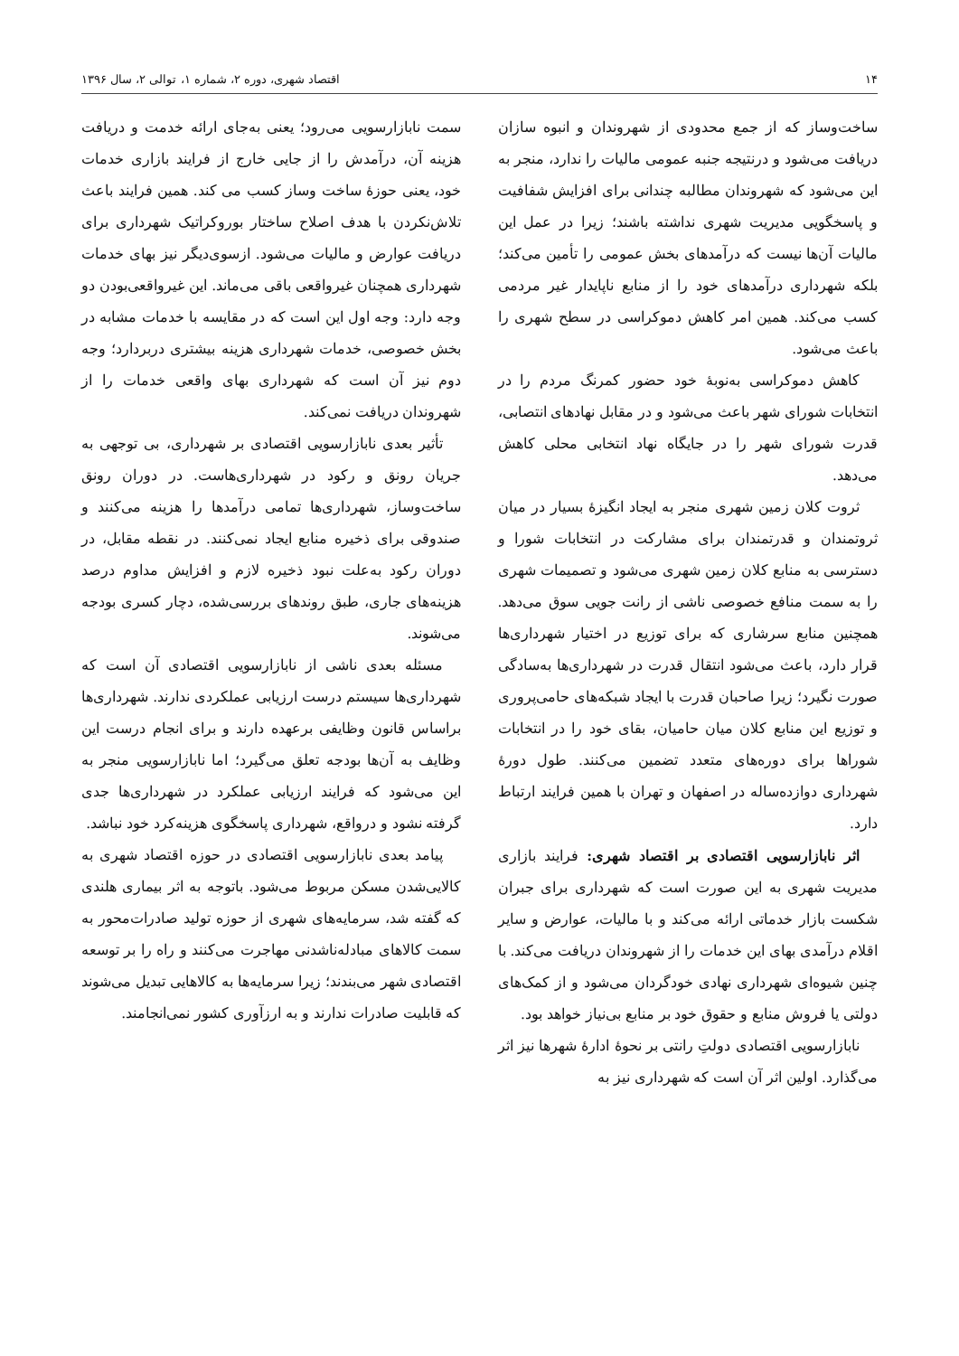۱۴ اقتصاد شهری، دوره ۲، شماره ۱، توالی ۲، سال ۱۳۹۶
ساخت‌وساز که از جمع محدودی از شهروندان و انبوه سازان دریافت می‌شود و درنتیجه جنبه عمومی مالیات را ندارد، منجر به این می‌شود که شهروندان مطالبه چندانی برای افزایش شفافیت و پاسخگویی مدیریت شهری نداشته باشند؛ زیرا در عمل این مالیات آن‌ها نیست که درآمدهای بخش عمومی را تأمین می‌کند؛ بلکه شهرداری درآمدهای خود را از منابع ناپایدار غیر مردمی کسب می‌کند. همین امر کاهش دموکراسی در سطح شهری را باعث می‌شود.
کاهش دموکراسی به‌نوبهٔ خود حضور کمرنگ مردم را در انتخابات شورای شهر باعث می‌شود و در مقابل نهادهای انتصابی، قدرت شورای شهر را در جایگاه نهاد انتخابی محلی کاهش می‌دهد.
ثروت کلان زمین شهری منجر به ایجاد انگیزهٔ بسیار در میان ثروتمندان و قدرتمندان برای مشارکت در انتخابات شورا و دسترسی به منابع کلان زمین شهری می‌شود و تصمیمات شهری را به سمت منافع خصوصی ناشی از رانت جویی سوق می‌دهد. همچنین منابع سرشاری که برای توزیع در اختیار شهرداری‌ها قرار دارد، باعث می‌شود انتقال قدرت در شهرداری‌ها به‌سادگی صورت نگیرد؛ زیرا صاحبان قدرت با ایجاد شبکه‌های حامی‌پروری و توزیع این منابع کلان میان حامیان، بقای خود را در انتخابات شوراها برای دوره‌های متعدد تضمین می‌کنند. طول دورهٔ شهرداری دوازده‌ساله در اصفهان و تهران با همین فرایند ارتباط دارد.
اثر نابازارسویی اقتصادی بر اقتصاد شهری: فرایند بازاری مدیریت شهری به این صورت است که شهرداری برای جبران شکست بازار خدماتی ارائه می‌کند و با مالیات، عوارض و سایر اقلام درآمدی بهای این خدمات را از شهروندان دریافت می‌کند. با چنین شیوه‌ای شهرداری نهادی خودگردان می‌شود و از کمک‌های دولتی یا فروش منابع و حقوق خود بر منابع بی‌نیاز خواهد بود.
نابازارسویی اقتصادی دولتِ رانتی بر نحوهٔ ادارهٔ شهرها نیز اثر می‌گذارد. اولین اثر آن است که شهرداری نیز به
سمت نابازارسویی می‌رود؛ یعنی به‌جای ارائه خدمت و دریافت هزینه آن، درآمدش را از جایی خارج از فرایند بازاری خدمات خود، یعنی حوزهٔ ساخت وساز کسب می کند. همین فرایند باعث تلاش‌نکردن با هدف اصلاح ساختار بوروکراتیک شهرداری برای دریافت عوارض و مالیات می‌شود. ازسوی‌دیگر نیز بهای خدمات شهرداری همچنان غیرواقعی باقی می‌ماند. این غیرواقعی‌بودن دو وجه دارد: وجه اول این است که در مقایسه با خدمات مشابه در بخش خصوصی، خدمات شهرداری هزینه بیشتری دربردارد؛ وجه دوم نیز آن است که شهرداری بهای واقعی خدمات را از شهروندان دریافت نمی‌کند.
تأثیر بعدی نابازارسویی اقتصادی بر شهرداری، بی توجهی به جریان رونق و رکود در شهرداری‌هاست. در دوران رونق ساخت‌وساز، شهرداری‌ها تمامی درآمدها را هزینه می‌کنند و صندوقی برای ذخیره منابع ایجاد نمی‌کنند. در نقطه مقابل، در دوران رکود به‌علت نبود ذخیره لازم و افزایش مداوم درصد هزینه‌های جاری، طبق روندهای بررسی‌شده، دچار کسری بودجه می‌شوند.
مسئله بعدی ناشی از نابازارسویی اقتصادی آن است که شهرداری‌ها سیستم درست ارزیابی عملکردی ندارند. شهرداری‌ها براساس قانون وظایفی برعهده دارند و برای انجام درست این وظایف به آن‌ها بودجه تعلق می‌گیرد؛ اما نابازارسویی منجر به این می‌شود که فرایند ارزیابی عملکرد در شهرداری‌ها جدی گرفته نشود و درواقع، شهرداری پاسخگوی هزینه‌کرد خود نباشد.
پیامد بعدی نابازارسویی اقتصادی در حوزه اقتصاد شهری به کالایی‌شدن مسکن مربوط می‌شود. باتوجه به اثر بیماری هلندی که گفته شد، سرمایه‌های شهری از حوزه تولید صادرات‌محور به سمت کالاهای مبادله‌ناشدنی مهاجرت می‌کنند و راه را بر توسعه اقتصادی شهر می‌بندند؛ زیرا سرمایه‌ها به کالاهایی تبدیل می‌شوند که قابلیت صادرات ندارند و به ارزآوری کشور نمی‌انجامند.